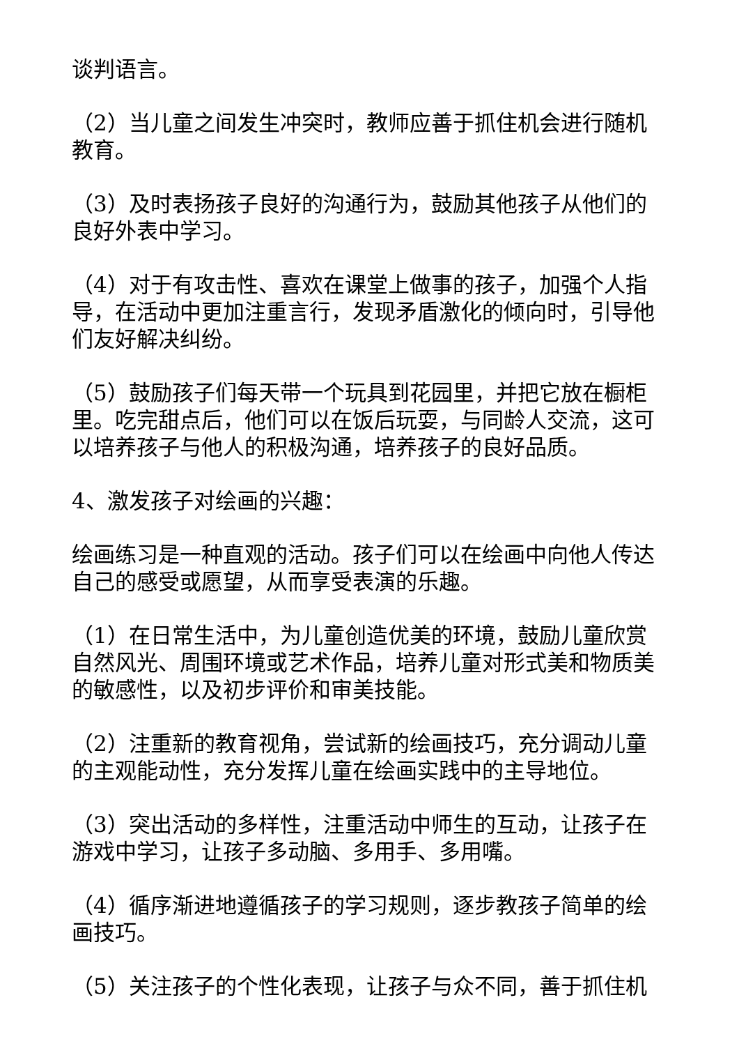谈判语言。
（2）当儿童之间发生冲突时，教师应善于抓住机会进行随机教育。
（3）及时表扬孩子良好的沟通行为，鼓励其他孩子从他们的良好外表中学习。
（4）对于有攻击性、喜欢在课堂上做事的孩子，加强个人指导，在活动中更加注重言行，发现矛盾激化的倾向时，引导他们友好解决纠纷。
（5）鼓励孩子们每天带一个玩具到花园里，并把它放在橱柜里。吃完甜点后，他们可以在饭后玩耍，与同龄人交流，这可以培养孩子与他人的积极沟通，培养孩子的良好品质。
4、激发孩子对绘画的兴趣：
绘画练习是一种直观的活动。孩子们可以在绘画中向他人传达自己的感受或愿望，从而享受表演的乐趣。
（1）在日常生活中，为儿童创造优美的环境，鼓励儿童欣赏自然风光、周围环境或艺术作品，培养儿童对形式美和物质美的敏感性，以及初步评价和审美技能。
（2）注重新的教育视角，尝试新的绘画技巧，充分调动儿童的主观能动性，充分发挥儿童在绘画实践中的主导地位。
（3）突出活动的多样性，注重活动中师生的互动，让孩子在游戏中学习，让孩子多动脑、多用手、多用嘴。
（4）循序渐进地遵循孩子的学习规则，逐步教孩子简单的绘画技巧。
（5）关注孩子的个性化表现，让孩子与众不同，善于抓住机